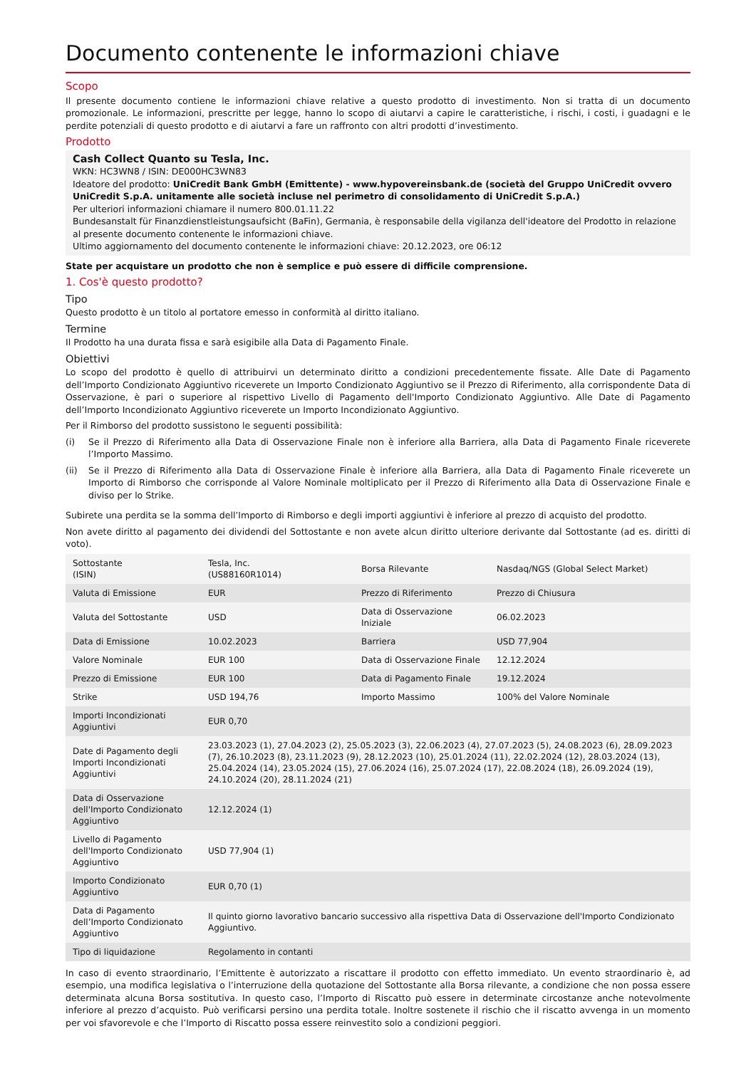Documento contenente le informazioni chiave
Scopo
Il presente documento contiene le informazioni chiave relative a questo prodotto di investimento. Non si tratta di un documento promozionale. Le informazioni, prescritte per legge, hanno lo scopo di aiutarvi a capire le caratteristiche, i rischi, i costi, i guadagni e le perdite potenziali di questo prodotto e di aiutarvi a fare un raffronto con altri prodotti d’investimento.
Prodotto
Cash Collect Quanto su Tesla, Inc.
WKN: HC3WN8 / ISIN: DE000HC3WN83
Ideatore del prodotto: UniCredit Bank GmbH (Emittente) - www.hypovereinsbank.de (società del Gruppo UniCredit ovvero UniCredit S.p.A. unitamente alle società incluse nel perimetro di consolidamento di UniCredit S.p.A.)
Per ulteriori informazioni chiamare il numero 800.01.11.22
Bundesanstalt für Finanzdienstleistungsaufsicht (BaFin), Germania, è responsabile della vigilanza dell'ideatore del Prodotto in relazione al presente documento contenente le informazioni chiave.
Ultimo aggiornamento del documento contenente le informazioni chiave: 20.12.2023, ore 06:12
State per acquistare un prodotto che non è semplice e può essere di difficile comprensione.
1. Cos'è questo prodotto?
Tipo
Questo prodotto è un titolo al portatore emesso in conformità al diritto italiano.
Termine
Il Prodotto ha una durata fissa e sarà esigibile alla Data di Pagamento Finale.
Obiettivi
Lo scopo del prodotto è quello di attribuirvi un determinato diritto a condizioni precedentemente fissate. Alle Date di Pagamento dell’Importo Condizionato Aggiuntivo riceverete un Importo Condizionato Aggiuntivo se il Prezzo di Riferimento, alla corrispondente Data di Osservazione, è pari o superiore al rispettivo Livello di Pagamento dell'Importo Condizionato Aggiuntivo. Alle Date di Pagamento dell’Importo Incondizionato Aggiuntivo riceverete un Importo Incondizionato Aggiuntivo.
Per il Rimborso del prodotto sussistono le seguenti possibilità:
(i) Se il Prezzo di Riferimento alla Data di Osservazione Finale non è inferiore alla Barriera, alla Data di Pagamento Finale riceverete l’Importo Massimo.
(ii) Se il Prezzo di Riferimento alla Data di Osservazione Finale è inferiore alla Barriera, alla Data di Pagamento Finale riceverete un Importo di Rimborso che corrisponde al Valore Nominale moltiplicato per il Prezzo di Riferimento alla Data di Osservazione Finale e diviso per lo Strike.
Subirete una perdita se la somma dell’Importo di Rimborso e degli importi aggiuntivi è inferiore al prezzo di acquisto del prodotto.
Non avete diritto al pagamento dei dividendi del Sottostante e non avete alcun diritto ulteriore derivante dal Sottostante (ad es. diritti di voto).
| Sottostante (ISIN) | Tesla, Inc. (US88160R1014) | Borsa Rilevante | Nasdaq/NGS (Global Select Market) |
| Valuta di Emissione | EUR | Prezzo di Riferimento | Prezzo di Chiusura |
| Valuta del Sottostante | USD | Data di Osservazione Iniziale | 06.02.2023 |
| Data di Emissione | 10.02.2023 | Barriera | USD 77,904 |
| Valore Nominale | EUR 100 | Data di Osservazione Finale | 12.12.2024 |
| Prezzo di Emissione | EUR 100 | Data di Pagamento Finale | 19.12.2024 |
| Strike | USD 194,76 | Importo Massimo | 100% del Valore Nominale |
| Importi Incondizionati Aggiuntivi | EUR 0,70 | | |
| Date di Pagamento degli Importi Incondizionati Aggiuntivi | 23.03.2023 (1), 27.04.2023 (2), 25.05.2023 (3), 22.06.2023 (4), 27.07.2023 (5), 24.08.2023 (6), 28.09.2023 (7), 26.10.2023 (8), 23.11.2023 (9), 28.12.2023 (10), 25.01.2024 (11), 22.02.2024 (12), 28.03.2024 (13), 25.04.2024 (14), 23.05.2024 (15), 27.06.2024 (16), 25.07.2024 (17), 22.08.2024 (18), 26.09.2024 (19), 24.10.2024 (20), 28.11.2024 (21) | | |
| Data di Osservazione dell'Importo Condizionato Aggiuntivo | 12.12.2024 (1) | | |
| Livello di Pagamento dell'Importo Condizionato Aggiuntivo | USD 77,904 (1) | | |
| Importo Condizionato Aggiuntivo | EUR 0,70 (1) | | |
| Data di Pagamento dell’Importo Condizionato Aggiuntivo | Il quinto giorno lavorativo bancario successivo alla rispettiva Data di Osservazione dell'Importo Condizionato Aggiuntivo. | | |
| Tipo di liquidazione | Regolamento in contanti | | |
In caso di evento straordinario, l’Emittente è autorizzato a riscattare il prodotto con effetto immediato. Un evento straordinario è, ad esempio, una modifica legislativa o l’interruzione della quotazione del Sottostante alla Borsa rilevante, a condizione che non possa essere determinata alcuna Borsa sostitutiva. In questo caso, l’Importo di Riscatto può essere in determinate circostanze anche notevolmente inferiore al prezzo d’acquisto. Può verificarsi persino una perdita totale. Inoltre sostenete il rischio che il riscatto avvenga in un momento per voi sfavorevole e che l’Importo di Riscatto possa essere reinvestito solo a condizioni peggiori.